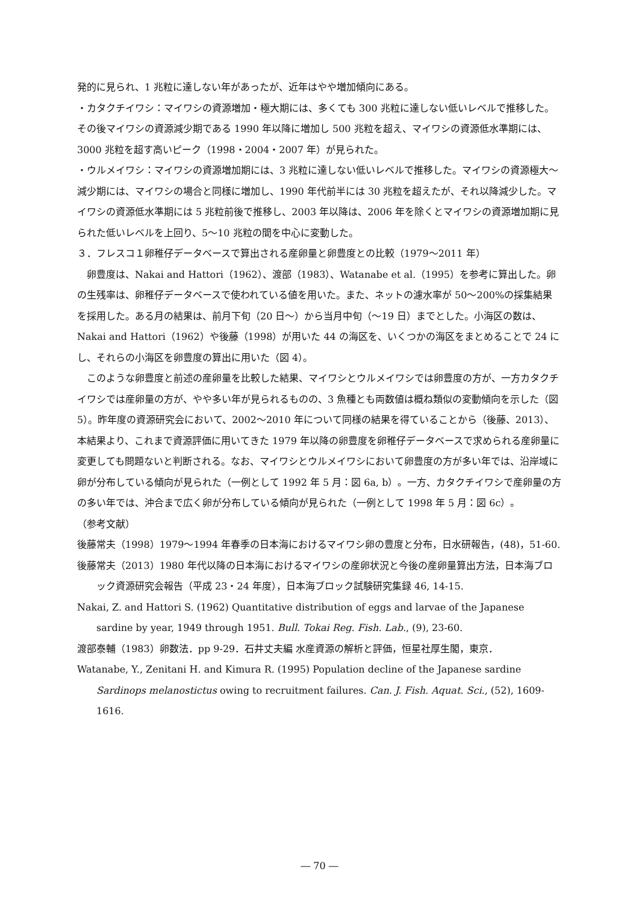発的に見られ、1 兆粒に達しない年があったが、近年はやや増加傾向にある。
・カタクチイワシ：マイワシの資源増加・極大期には、多くても 300 兆粒に達しない低いレベルで推移した。その後マイワシの資源減少期である 1990 年以降に増加し 500 兆粒を超え、マイワシの資源低水準期には、3000 兆粒を超す高いピーク（1998・2004・2007 年）が見られた。
・ウルメイワシ：マイワシの資源増加期には、3 兆粒に達しない低いレベルで推移した。マイワシの資源極大～減少期には、マイワシの場合と同様に増加し、1990 年代前半には 30 兆粒を超えたが、それ以降減少した。マイワシの資源低水準期には 5 兆粒前後で推移し、2003 年以降は、2006 年を除くとマイワシの資源増加期に見られた低いレベルを上回り、5～10 兆粒の間を中心に変動した。
３．フレスコ１卵稚仔データベースで算出される産卵量と卵豊度との比較（1979～2011 年）
卵豊度は、Nakai and Hattori（1962）、渡部（1983）、Watanabe et al.（1995）を参考に算出した。卵の生残率は、卵稚仔データベースで使われている値を用いた。また、ネットの濾水率が 50～200%の採集結果を採用した。ある月の結果は、前月下旬（20 日～）から当月中旬（～19 日）までとした。小海区の数は、Nakai and Hattori（1962）や後藤（1998）が用いた 44 の海区を、いくつかの海区をまとめることで 24 にし、それらの小海区を卵豊度の算出に用いた（図 4）。
このような卵豊度と前述の産卵量を比較した結果、マイワシとウルメイワシでは卵豊度の方が、一方カタクチイワシでは産卵量の方が、やや多い年が見られるものの、3 魚種とも両数値は概ね類似の変動傾向を示した（図 5）。昨年度の資源研究会において、2002～2010 年について同様の結果を得ていることから（後藤、2013）、本結果より、これまで資源評価に用いてきた 1979 年以降の卵豊度を卵稚仔データベースで求められる産卵量に変更しても問題ないと判断される。なお、マイワシとウルメイワシにおいて卵豊度の方が多い年では、沿岸域に卵が分布している傾向が見られた（一例として 1992 年 5 月：図 6a, b）。一方、カタクチイワシで産卵量の方の多い年では、沖合まで広く卵が分布している傾向が見られた（一例として 1998 年 5 月：図 6c）。
（参考文献）
後藤常夫（1998）1979～1994 年春季の日本海におけるマイワシ卵の豊度と分布，日水研報告，(48)，51-60.
後藤常夫（2013）1980 年代以降の日本海におけるマイワシの産卵状況と今後の産卵量算出方法，日本海ブロック資源研究会報告（平成 23・24 年度），日本海ブロック試験研究集録 46, 14-15.
Nakai, Z. and Hattori S. (1962) Quantitative distribution of eggs and larvae of the Japanese sardine by year, 1949 through 1951. Bull. Tokai Reg. Fish. Lab., (9), 23-60.
渡部泰輔（1983）卵数法．pp 9-29．石井丈夫編 水産資源の解析と評価，恒星社厚生閣，東京．
Watanabe, Y., Zenitani H. and Kimura R. (1995) Population decline of the Japanese sardine Sardinops melanostictus owing to recruitment failures. Can. J. Fish. Aquat. Sci., (52), 1609-1616.
― 70 ―